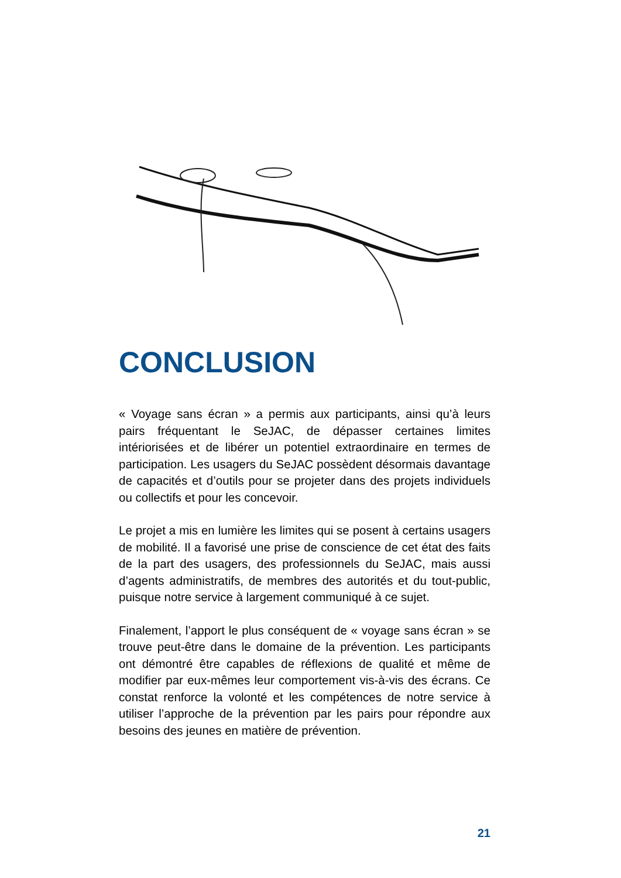CONCLUSION
« Voyage sans écran » a permis aux participants, ainsi qu’à leurs pairs fréquentant le SeJAC, de dépasser certaines limites intériorisées et de libérer un potentiel extraordinaire en termes de participation. Les usagers du SeJAC possèdent désormais davantage de capacités et d’outils pour se projeter dans des projets individuels ou collectifs et pour les concevoir.
Le projet a mis en lumière les limites qui se posent à certains usagers de mobilité. Il a favorisé une prise de conscience de cet état des faits de la part des usagers, des professionnels du SeJAC, mais aussi d’agents administratifs, de membres des autorités et du tout-public, puisque notre service à largement communiqué à ce sujet.
Finalement, l’apport le plus conséquent de « voyage sans écran » se trouve peut-être dans le domaine de la prévention. Les participants ont démontré être capables de réflexions de qualité et même de modifier par eux-mêmes leur comportement vis-à-vis des écrans. Ce constat renforce la volonté et les compétences de notre service à utiliser l’approche de la prévention par les pairs pour répondre aux besoins des jeunes en matière de prévention.
21